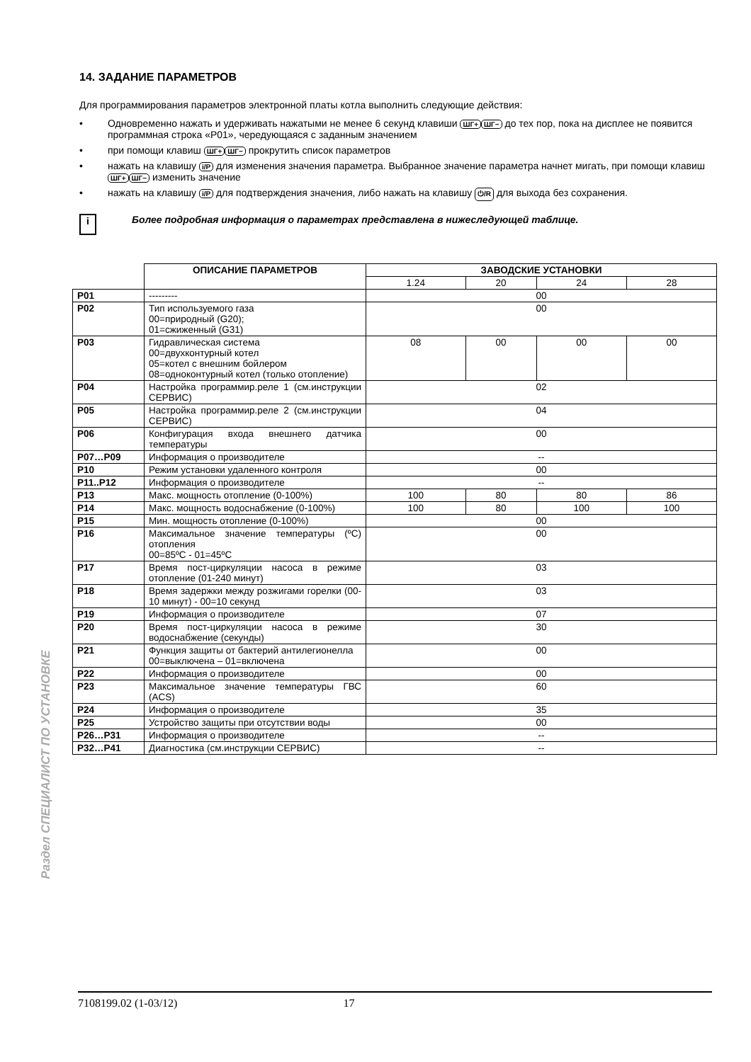14. ЗАДАНИЕ ПАРАМЕТРОВ
Для программирования параметров электронной платы котла выполнить следующие действия:
• Одновременно нажать и удерживать нажатыми не менее 6 секунд клавиши ШГ+ ШГ− до тех пор, пока на дисплее не появится программная строка «P01», чередующаяся с заданным значением
• при помощи клавиш ШГ+ ШГ− прокрутить список параметров
• нажать на клавишу i/P для изменения значения параметра. Выбранное значение параметра начнет мигать, при помощи клавиш ШГ+ ШГ− изменить значение
• нажать на клавишу i/P для подтверждения значения, либо нажать на клавишу ⏻/R для выхода без сохранения.
i
Более подробная информация о параметрах представлена в нижеследующей таблице.
| | ОПИСАНИЕ ПАРАМЕТРОВ | ЗАВОДСКИЕ УСТАНОВКИ | | | |
| | | 1.24 | 20 | 24 | 28 |
| P01 | --------- | 00 | | | |
| P02 | Тип используемого газа 00=природный (G20); 01=сжиженный (G31) | 00 | | | |
| P03 | Гидравлическая система 00=двухконтурный котел 05=котел с внешним бойлером 08=одноконтурный котел (только отопление) | 08 | 00 | 00 | 00 |
| P04 | Настройка программир.реле 1 (см.инструкции СЕРВИС) | 02 | | | |
| P05 | Настройка программир.реле 2 (см.инструкции СЕРВИС) | 04 | | | |
| P06 | Конфигурация входа внешнего датчика температуры | 00 | | | |
| P07…P09 | Информация о производителе | -- | | | |
| P10 | Режим установки удаленного контроля | 00 | | | |
| P11..P12 | Информация о производителе | -- | | | |
| P13 | Макс. мощность отопление (0-100%) | 100 | 80 | 80 | 86 |
| P14 | Макс. мощность водоснабжение (0-100%) | 100 | 80 | 100 | 100 |
| P15 | Мин. мощность отопление (0-100%) | 00 | | | |
| P16 | Максимальное значение температуры (ºC) отопления 00=85ºC - 01=45ºC | 00 | | | |
| P17 | Время пост-циркуляции насоса в режиме отопление (01-240 минут) | 03 | | | |
| P18 | Время задержки между розжигами горелки (00-10 минут) - 00=10 секунд | 03 | | | |
| P19 | Информация о производителе | 07 | | | |
| P20 | Время пост-циркуляции насоса в режиме водоснабжение (секунды) | 30 | | | |
| P21 | Функция защиты от бактерий антилегионелла 00=выключена – 01=включена | 00 | | | |
| P22 | Информация о производителе | 00 | | | |
| P23 | Максимальное значение температуры ГВС (ACS) | 60 | | | |
| P24 | Информация о производителе | 35 | | | |
| P25 | Устройство защиты при отсутствии воды | 00 | | | |
| P26…P31 | Информация о производителе | -- | | | |
| P32…P41 | Диагностика (см.инструкции СЕРВИС) | -- | | | |
Раздел СПЕЦИАЛИСТ ПО УСТАНОВКЕ
7108199.02 (1-03/12) 17